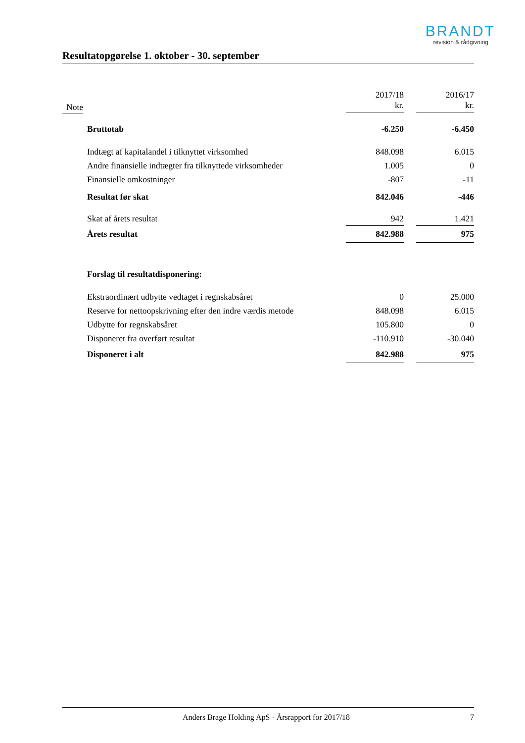BRANDT
revision & rådgivning
Resultatopgørelse 1. oktober - 30. september
| Note | | 2017/18 kr. | | 2016/17 kr. |
| --- | --- | --- | --- | --- |
| | Bruttotab | -6.250 | | -6.450 |
| | Indtægt af kapitalandel i tilknyttet virksomhed | 848.098 | | 6.015 |
| | Andre finansielle indtægter fra tilknyttede virksomheder | 1.005 | | 0 |
| | Finansielle omkostninger | -807 | | -11 |
| | Resultat før skat | 842.046 | | -446 |
| | Skat af årets resultat | 942 | | 1.421 |
| | Årets resultat | 842.988 | | 975 |
| | Forslag til resultatdisponering: | | | |
| | Ekstraordinært udbytte vedtaget i regnskabsåret | 0 | | 25.000 |
| | Reserve for nettoopskrivning efter den indre værdis metode | 848.098 | | 6.015 |
| | Udbytte for regnskabsåret | 105.800 | | 0 |
| | Disponeret fra overført resultat | -110.910 | | -30.040 |
| | Disponeret i alt | 842.988 | | 975 |
Anders Brage Holding ApS · Årsrapport for 2017/18 7